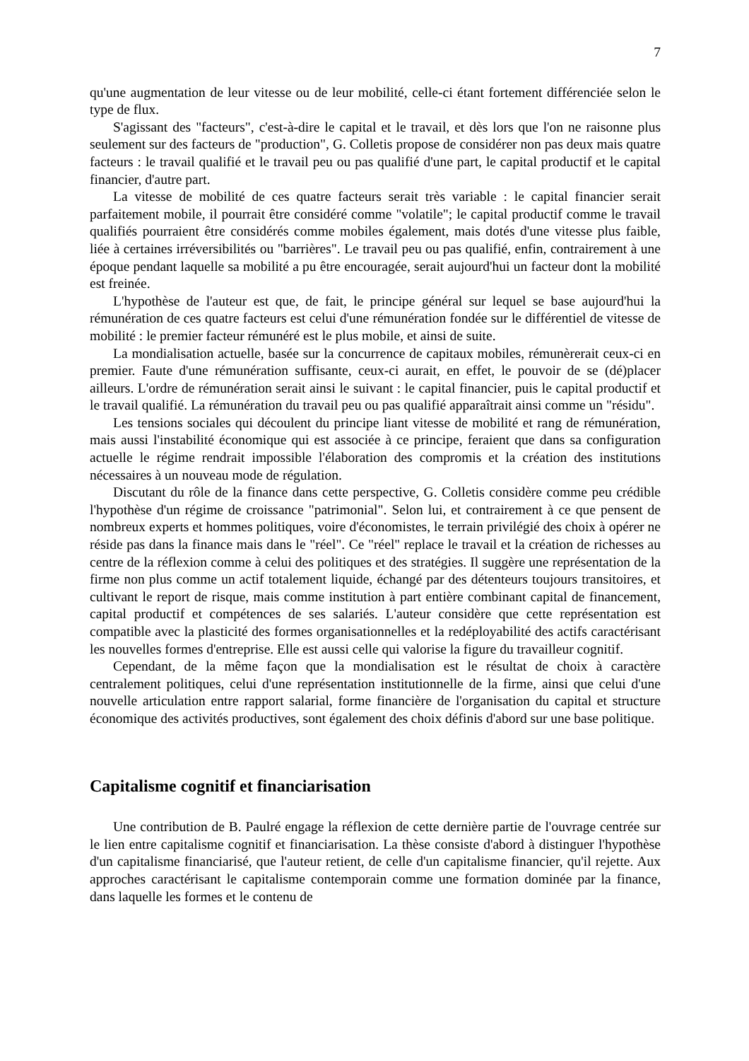7
qu'une augmentation de leur vitesse ou de leur mobilité, celle-ci étant fortement différenciée selon le type de flux.
S'agissant des "facteurs", c'est-à-dire le capital et le travail, et dès lors que l'on ne raisonne plus seulement sur des facteurs de "production", G. Colletis propose de considérer non pas deux mais quatre facteurs : le travail qualifié et le travail peu ou pas qualifié d'une part, le capital productif et le capital financier, d'autre part.
La vitesse de mobilité de ces quatre facteurs serait très variable : le capital financier serait parfaitement mobile, il pourrait être considéré comme "volatile"; le capital productif comme le travail qualifiés pourraient être considérés comme mobiles également, mais dotés d'une vitesse plus faible, liée à certaines irréversibilités ou "barrières". Le travail peu ou pas qualifié, enfin, contrairement à une époque pendant laquelle sa mobilité a pu être encouragée, serait aujourd'hui un facteur dont la mobilité est freinée.
L'hypothèse de l'auteur est que, de fait, le principe général sur lequel se base aujourd'hui la rémunération de ces quatre facteurs est celui d'une rémunération fondée sur le différentiel de vitesse de mobilité : le premier facteur rémunéré est le plus mobile, et ainsi de suite.
La mondialisation actuelle, basée sur la concurrence de capitaux mobiles, rémunèrerait ceux-ci en premier. Faute d'une rémunération suffisante, ceux-ci aurait, en effet, le pouvoir de se (dé)placer ailleurs. L'ordre de rémunération serait ainsi le suivant : le capital financier, puis le capital productif et le travail qualifié. La rémunération du travail peu ou pas qualifié apparaîtrait ainsi comme un "résidu".
Les tensions sociales qui découlent du principe liant vitesse de mobilité et rang de rémunération, mais aussi l'instabilité économique qui est associée à ce principe, feraient que dans sa configuration actuelle le régime rendrait impossible l'élaboration des compromis et la création des institutions nécessaires à un nouveau mode de régulation.
Discutant du rôle de la finance dans cette perspective, G. Colletis considère comme peu crédible l'hypothèse d'un régime de croissance "patrimonial". Selon lui, et contrairement à ce que pensent de nombreux experts et hommes politiques, voire d'économistes, le terrain privilégié des choix à opérer ne réside pas dans la finance mais dans le "réel". Ce "réel" replace le travail et la création de richesses au centre de la réflexion comme à celui des politiques et des stratégies. Il suggère une représentation de la firme non plus comme un actif totalement liquide, échangé par des détenteurs toujours transitoires, et cultivant le report de risque, mais comme institution à part entière combinant capital de financement, capital productif et compétences de ses salariés. L'auteur considère que cette représentation est compatible avec la plasticité des formes organisationnelles et la redéployabilité des actifs caractérisant les nouvelles formes d'entreprise. Elle est aussi celle qui valorise la figure du travailleur cognitif.
Cependant, de la même façon que la mondialisation est le résultat de choix à caractère centralement politiques, celui d'une représentation institutionnelle de la firme, ainsi que celui d'une nouvelle articulation entre rapport salarial, forme financière de l'organisation du capital et structure économique des activités productives, sont également des choix définis d'abord sur une base politique.
Capitalisme cognitif et financiarisation
Une contribution de B. Paulré engage la réflexion de cette dernière partie de l'ouvrage centrée sur le lien entre capitalisme cognitif et financiarisation. La thèse consiste d'abord à distinguer l'hypothèse d'un capitalisme financiarisé, que l'auteur retient, de celle d'un capitalisme financier, qu'il rejette. Aux approches caractérisant le capitalisme contemporain comme une formation dominée par la finance, dans laquelle les formes et le contenu de